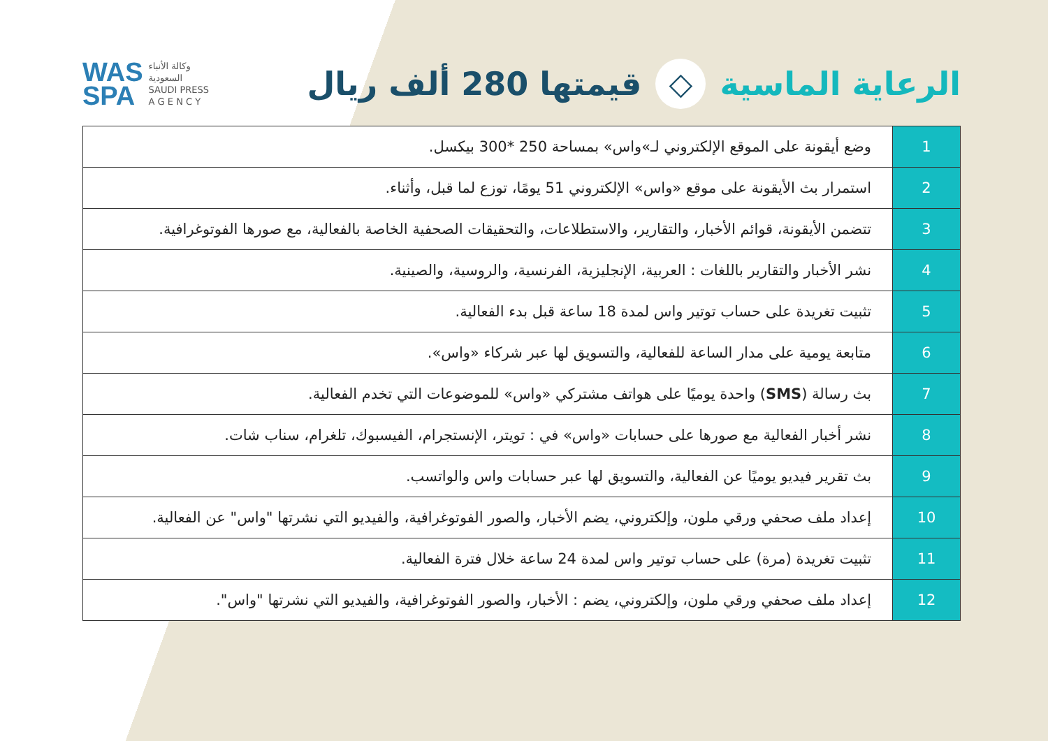WAS
SPA
وكالة الأنباء
السعودية
SAUDI PRESS
A G E N C Y
الرعاية الماسية ◇ قيمتها 280 ألف ريال
| 1 | وضع أيقونة على الموقع الإلكتروني لـ»واس» بمساحة 250 *300 بيكسل. |
| 2 | استمرار بث الأيقونة على موقع «واس» الإلكتروني 51 يومًا، توزع لما قبل، وأثناء. |
| 3 | تتضمن الأيقونة، قوائم الأخبار، والتقارير، والاستطلاعات، والتحقيقات الصحفية الخاصة بالفعالية، مع صورها الفوتوغرافية. |
| 4 | نشر الأخبار والتقارير باللغات : العربية، الإنجليزية، الفرنسية، والروسية، والصينية. |
| 5 | تثبيت تغريدة على حساب توتير واس لمدة 18 ساعة قبل بدء الفعالية. |
| 6 | متابعة يومية على مدار الساعة للفعالية، والتسويق لها عبر شركاء «واس». |
| 7 | بث رسالة ( SMS ) واحدة يوميًا على هواتف مشتركي «واس» للموضوعات التي تخدم الفعالية. |
| 8 | نشر أخبار الفعالية مع صورها على حسابات «واس» في : تويتر، الإنستجرام، الفيسبوك، تلغرام، سناب شات. |
| 9 | بث تقرير فيديو يوميًا عن الفعالية، والتسويق لها عبر حسابات واس والواتسب. |
| 10 | إعداد ملف صحفي ورقي ملون، وإلكتروني، يضم الأخبار، والصور الفوتوغرافية، والفيديو التي نشرتها "واس" عن الفعالية. |
| 11 | تثبيت تغريدة (مرة) على حساب توتير واس لمدة 24 ساعة خلال فترة الفعالية. |
| 12 | إعداد ملف صحفي ورقي ملون، وإلكتروني، يضم : الأخبار، والصور الفوتوغرافية، والفيديو التي نشرتها "واس". |